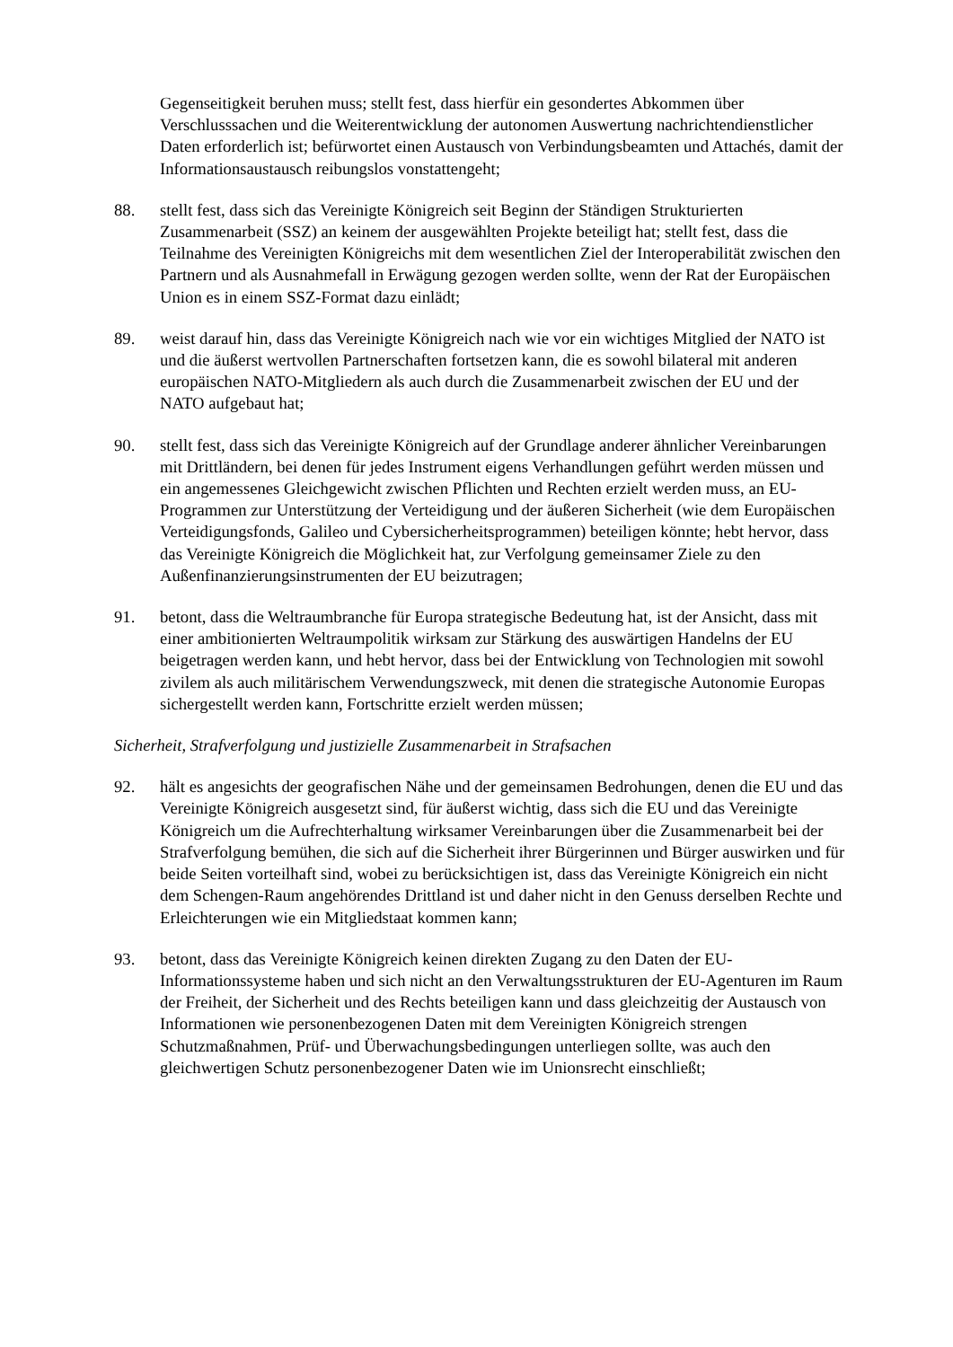Gegenseitigkeit beruhen muss; stellt fest, dass hierfür ein gesondertes Abkommen über Verschlusssachen und die Weiterentwicklung der autonomen Auswertung nachrichtendienstlicher Daten erforderlich ist; befürwortet einen Austausch von Verbindungsbeamten und Attachés, damit der Informationsaustausch reibungslos vonstattengeht;
88. stellt fest, dass sich das Vereinigte Königreich seit Beginn der Ständigen Strukturierten Zusammenarbeit (SSZ) an keinem der ausgewählten Projekte beteiligt hat; stellt fest, dass die Teilnahme des Vereinigten Königreichs mit dem wesentlichen Ziel der Interoperabilität zwischen den Partnern und als Ausnahmefall in Erwägung gezogen werden sollte, wenn der Rat der Europäischen Union es in einem SSZ-Format dazu einlädt;
89. weist darauf hin, dass das Vereinigte Königreich nach wie vor ein wichtiges Mitglied der NATO ist und die äußerst wertvollen Partnerschaften fortsetzen kann, die es sowohl bilateral mit anderen europäischen NATO-Mitgliedern als auch durch die Zusammenarbeit zwischen der EU und der NATO aufgebaut hat;
90. stellt fest, dass sich das Vereinigte Königreich auf der Grundlage anderer ähnlicher Vereinbarungen mit Drittländern, bei denen für jedes Instrument eigens Verhandlungen geführt werden müssen und ein angemessenes Gleichgewicht zwischen Pflichten und Rechten erzielt werden muss, an EU-Programmen zur Unterstützung der Verteidigung und der äußeren Sicherheit (wie dem Europäischen Verteidigungsfonds, Galileo und Cybersicherheitsprogrammen) beteiligen könnte; hebt hervor, dass das Vereinigte Königreich die Möglichkeit hat, zur Verfolgung gemeinsamer Ziele zu den Außenfinanzierungsinstrumenten der EU beizutragen;
91. betont, dass die Weltraumbranche für Europa strategische Bedeutung hat, ist der Ansicht, dass mit einer ambitionierten Weltraumpolitik wirksam zur Stärkung des auswärtigen Handelns der EU beigetragen werden kann, und hebt hervor, dass bei der Entwicklung von Technologien mit sowohl zivilem als auch militärischem Verwendungszweck, mit denen die strategische Autonomie Europas sichergestellt werden kann, Fortschritte erzielt werden müssen;
Sicherheit, Strafverfolgung und justizielle Zusammenarbeit in Strafsachen
92. hält es angesichts der geografischen Nähe und der gemeinsamen Bedrohungen, denen die EU und das Vereinigte Königreich ausgesetzt sind, für äußerst wichtig, dass sich die EU und das Vereinigte Königreich um die Aufrechterhaltung wirksamer Vereinbarungen über die Zusammenarbeit bei der Strafverfolgung bemühen, die sich auf die Sicherheit ihrer Bürgerinnen und Bürger auswirken und für beide Seiten vorteilhaft sind, wobei zu berücksichtigen ist, dass das Vereinigte Königreich ein nicht dem Schengen-Raum angehörendes Drittland ist und daher nicht in den Genuss derselben Rechte und Erleichterungen wie ein Mitgliedstaat kommen kann;
93. betont, dass das Vereinigte Königreich keinen direkten Zugang zu den Daten der EU-Informationssysteme haben und sich nicht an den Verwaltungsstrukturen der EU-Agenturen im Raum der Freiheit, der Sicherheit und des Rechts beteiligen kann und dass gleichzeitig der Austausch von Informationen wie personenbezogenen Daten mit dem Vereinigten Königreich strengen Schutzmaßnahmen, Prüf- und Überwachungsbedingungen unterliegen sollte, was auch den gleichwertigen Schutz personenbezogener Daten wie im Unionsrecht einschließt;